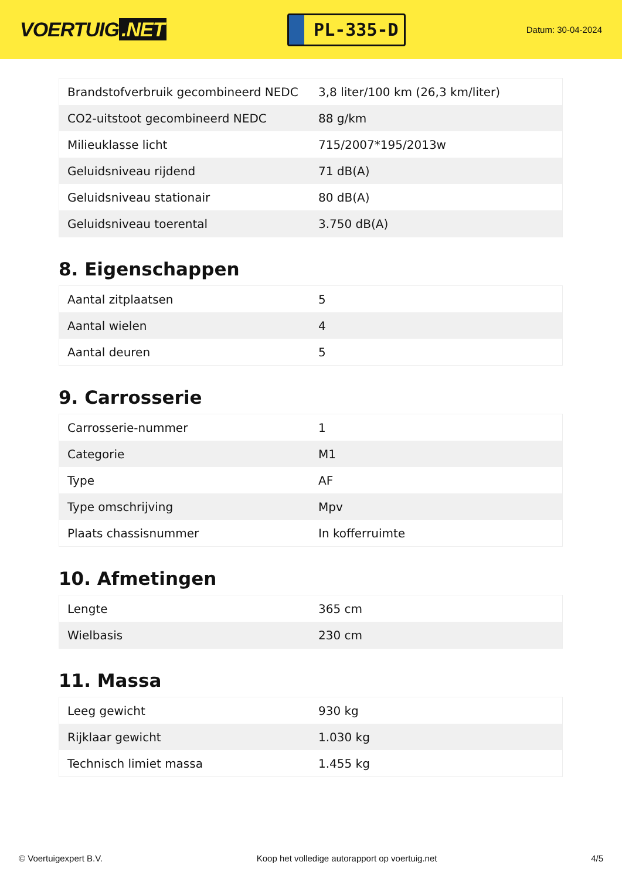VOERTUIG.NET
PL-335-D
Datum: 30-04-2024
| Brandstofverbruik gecombineerd NEDC | 3,8 liter/100 km (26,3 km/liter) |
| CO2-uitstoot gecombineerd NEDC | 88 g/km |
| Milieuklasse licht | 715/2007*195/2013w |
| Geluidsniveau rijdend | 71 dB(A) |
| Geluidsniveau stationair | 80 dB(A) |
| Geluidsniveau toerental | 3.750 dB(A) |
8. Eigenschappen
| Aantal zitplaatsen | 5 |
| Aantal wielen | 4 |
| Aantal deuren | 5 |
9. Carrosserie
| Carrosserie-nummer | 1 |
| Categorie | M1 |
| Type | AF |
| Type omschrijving | Mpv |
| Plaats chassisnummer | In kofferruimte |
10. Afmetingen
| Lengte | 365 cm |
| Wielbasis | 230 cm |
11. Massa
| Leeg gewicht | 930 kg |
| Rijklaar gewicht | 1.030 kg |
| Technisch limiet massa | 1.455 kg |
© Voertuigexpert B.V. Koop het volledige autorapport op voertuig.net 4/5